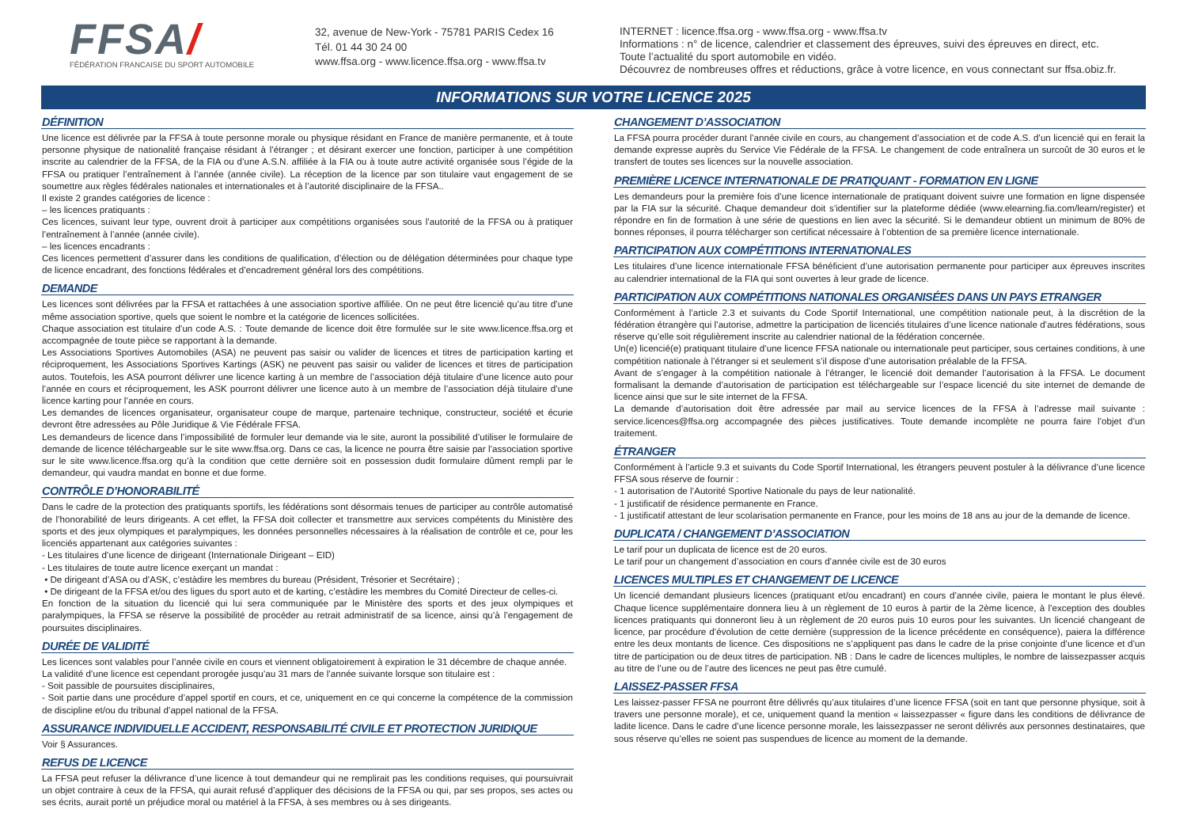FFSA/
FÉDÉRATION FRANCAISE DU SPORT AUTOMOBILE
32, avenue de New-York - 75781 PARIS Cedex 16
Tél. 01 44 30 24 00
www.ffsa.org - www.licence.ffsa.org - www.ffsa.tv
INTERNET : licence.ffsa.org - www.ffsa.org - www.ffsa.tv
Informations : n° de licence, calendrier et classement des épreuves, suivi des épreuves en direct, etc.
Toute l’actualité du sport automobile en vidéo.
Découvrez de nombreuses offres et réductions, grâce à votre licence, en vous connectant sur ffsa.obiz.fr.
INFORMATIONS SUR VOTRE LICENCE 2025
DÉFINITION
Une licence est délivrée par la FFSA à toute personne morale ou physique résidant en France de manière permanente, et à toute personne physique de nationalité française résidant à l’étranger ; et désirant exercer une fonction, participer à une compétition inscrite au calendrier de la FFSA, de la FIA ou d’une A.S.N. affiliée à la FIA ou à toute autre activité organisée sous l’égide de la FFSA ou pratiquer l’entraînement à l’année (année civile). La réception de la licence par son titulaire vaut engagement de se soumettre aux règles fédérales nationales et internationales et à l’autorité disciplinaire de la FFSA..
Il existe 2 grandes catégories de licence :
– les licences pratiquants :
Ces licences, suivant leur type, ouvrent droit à participer aux compétitions organisées sous l’autorité de la FFSA ou à pratiquer l’entraînement à l’année (année civile).
– les licences encadrants :
Ces licences permettent d’assurer dans les conditions de qualification, d’élection ou de délégation déterminées pour chaque type de licence encadrant, des fonctions fédérales et d’encadrement général lors des compétitions.
DEMANDE
Les licences sont délivrées par la FFSA et rattachées à une association sportive affiliée. On ne peut être licencié qu’au titre d’une même association sportive, quels que soient le nombre et la catégorie de licences sollicitées.
Chaque association est titulaire d’un code A.S. : Toute demande de licence doit être formulée sur le site www.licence.ffsa.org et accompagnée de toute pièce se rapportant à la demande.
Les Associations Sportives Automobiles (ASA) ne peuvent pas saisir ou valider de licences et titres de participation karting et réciproquement, les Associations Sportives Kartings (ASK) ne peuvent pas saisir ou valider de licences et titres de participation autos. Toutefois, les ASA pourront délivrer une licence karting à un membre de l’association déjà titulaire d’une licence auto pour l’année en cours et réciproquement, les ASK pourront délivrer une licence auto à un membre de l’association déjà titulaire d’une licence karting pour l’année en cours.
Les demandes de licences organisateur, organisateur coupe de marque, partenaire technique, constructeur, société et écurie devront être adressées au Pôle Juridique & Vie Fédérale FFSA.
Les demandeurs de licence dans l’impossibilité de formuler leur demande via le site, auront la possibilité d’utiliser le formulaire de demande de licence téléchargeable sur le site www.ffsa.org. Dans ce cas, la licence ne pourra être saisie par l’association sportive sur le site www.licence.ffsa.org qu’à la condition que cette dernière soit en possession dudit formulaire dûment rempli par le demandeur, qui vaudra mandat en bonne et due forme.
CONTRÔLE D’HONORABILITÉ
Dans le cadre de la protection des pratiquants sportifs, les fédérations sont désormais tenues de participer au contrôle automatisé de l’honorabilité de leurs dirigeants. A cet effet, la FFSA doit collecter et transmettre aux services compétents du Ministère des sports et des jeux olympiques et paralympiques, les données personnelles nécessaires à la réalisation de contrôle et ce, pour les licenciés appartenant aux catégories suivantes :
- Les titulaires d’une licence de dirigeant (Internationale Dirigeant – EID)
- Les titulaires de toute autre licence exerçant un mandat :
• De dirigeant d’ASA ou d’ASK, c’estàdire les membres du bureau (Président, Trésorier et Secrétaire) ;
• De dirigeant de la FFSA et/ou des ligues du sport auto et de karting, c’estàdire les membres du Comité Directeur de celles-ci.
En fonction de la situation du licencié qui lui sera communiquée par le Ministère des sports et des jeux olympiques et paralympiques, la FFSA se réserve la possibilité de procéder au retrait administratif de sa licence, ainsi qu’à l’engagement de poursuites disciplinaires.
DURÉE DE VALIDITÉ
Les licences sont valables pour l’année civile en cours et viennent obligatoirement à expiration le 31 décembre de chaque année.
La validité d’une licence est cependant prorogée jusqu’au 31 mars de l’année suivante lorsque son titulaire est :
- Soit passible de poursuites disciplinaires,
- Soit partie dans une procédure d’appel sportif en cours, et ce, uniquement en ce qui concerne la compétence de la commission de discipline et/ou du tribunal d’appel national de la FFSA.
ASSURANCE INDIVIDUELLE ACCIDENT, RESPONSABILITÉ CIVILE ET PROTECTION JURIDIQUE
Voir § Assurances.
REFUS DE LICENCE
La FFSA peut refuser la délivrance d’une licence à tout demandeur qui ne remplirait pas les conditions requises, qui poursuivrait un objet contraire à ceux de la FFSA, qui aurait refusé d’appliquer des décisions de la FFSA ou qui, par ses propos, ses actes ou ses écrits, aurait porté un préjudice moral ou matériel à la FFSA, à ses membres ou à ses dirigeants.
CHANGEMENT D’ASSOCIATION
La FFSA pourra procéder durant l’année civile en cours, au changement d’association et de code A.S. d’un licencié qui en ferait la demande expresse auprès du Service Vie Fédérale de la FFSA. Le changement de code entraînera un surcoût de 30 euros et le transfert de toutes ses licences sur la nouvelle association.
PREMIÈRE LICENCE INTERNATIONALE DE PRATIQUANT - FORMATION EN LIGNE
Les demandeurs pour la première fois d’une licence internationale de pratiquant doivent suivre une formation en ligne dispensée par la FIA sur la sécurité. Chaque demandeur doit s’identifier sur la plateforme dédiée (www.elearning.fia.com/learn/register) et répondre en fin de formation à une série de questions en lien avec la sécurité. Si le demandeur obtient un minimum de 80% de bonnes réponses, il pourra télécharger son certificat nécessaire à l’obtention de sa première licence internationale.
PARTICIPATION AUX COMPÉTITIONS INTERNATIONALES
Les titulaires d’une licence internationale FFSA bénéficient d’une autorisation permanente pour participer aux épreuves inscrites au calendrier international de la FIA qui sont ouvertes à leur grade de licence.
PARTICIPATION AUX COMPÉTITIONS NATIONALES ORGANISÉES DANS UN PAYS ETRANGER
Conformément à l’article 2.3 et suivants du Code Sportif International, une compétition nationale peut, à la discrétion de la fédération étrangère qui l’autorise, admettre la participation de licenciés titulaires d’une licence nationale d’autres fédérations, sous réserve qu’elle soit régulièrement inscrite au calendrier national de la fédération concernée.
Un(e) licencié(e) pratiquant titulaire d’une licence FFSA nationale ou internationale peut participer, sous certaines conditions, à une compétition nationale à l’étranger si et seulement s’il dispose d’une autorisation préalable de la FFSA.
Avant de s’engager à la compétition nationale à l’étranger, le licencié doit demander l’autorisation à la FFSA. Le document formalisant la demande d’autorisation de participation est téléchargeable sur l’espace licencié du site internet de demande de licence ainsi que sur le site internet de la FFSA.
La demande d’autorisation doit être adressée par mail au service licences de la FFSA à l’adresse mail suivante : service.licences@ffsa.org accompagnée des pièces justificatives. Toute demande incomplète ne pourra faire l’objet d’un traitement.
ÉTRANGER
Conformément à l’article 9.3 et suivants du Code Sportif International, les étrangers peuvent postuler à la délivrance d’une licence FFSA sous réserve de fournir :
- 1 autorisation de l’Autorité Sportive Nationale du pays de leur nationalité.
- 1 justificatif de résidence permanente en France.
- 1 justificatif attestant de leur scolarisation permanente en France, pour les moins de 18 ans au jour de la demande de licence.
DUPLICATA / CHANGEMENT D’ASSOCIATION
Le tarif pour un duplicata de licence est de 20 euros.
Le tarif pour un changement d’association en cours d’année civile est de 30 euros
LICENCES MULTIPLES ET CHANGEMENT DE LICENCE
Un licencié demandant plusieurs licences (pratiquant et/ou encadrant) en cours d’année civile, paiera le montant le plus élevé. Chaque licence supplémentaire donnera lieu à un règlement de 10 euros à partir de la 2ème licence, à l’exception des doubles licences pratiquants qui donneront lieu à un règlement de 20 euros puis 10 euros pour les suivantes. Un licencié changeant de licence, par procédure d’évolution de cette dernière (suppression de la licence précédente en conséquence), paiera la différence entre les deux montants de licence. Ces dispositions ne s’appliquent pas dans le cadre de la prise conjointe d’une licence et d’un titre de participation ou de deux titres de participation. NB : Dans le cadre de licences multiples, le nombre de laissezpasser acquis au titre de l’une ou de l’autre des licences ne peut pas être cumulé.
LAISSEZ-PASSER FFSA
Les laissez-passer FFSA ne pourront être délivrés qu’aux titulaires d’une licence FFSA (soit en tant que personne physique, soit à travers une personne morale), et ce, uniquement quand la mention « laissezpasser « figure dans les conditions de délivrance de ladite licence. Dans le cadre d’une licence personne morale, les laissezpasser ne seront délivrés aux personnes destinataires, que sous réserve qu’elles ne soient pas suspendues de licence au moment de la demande.